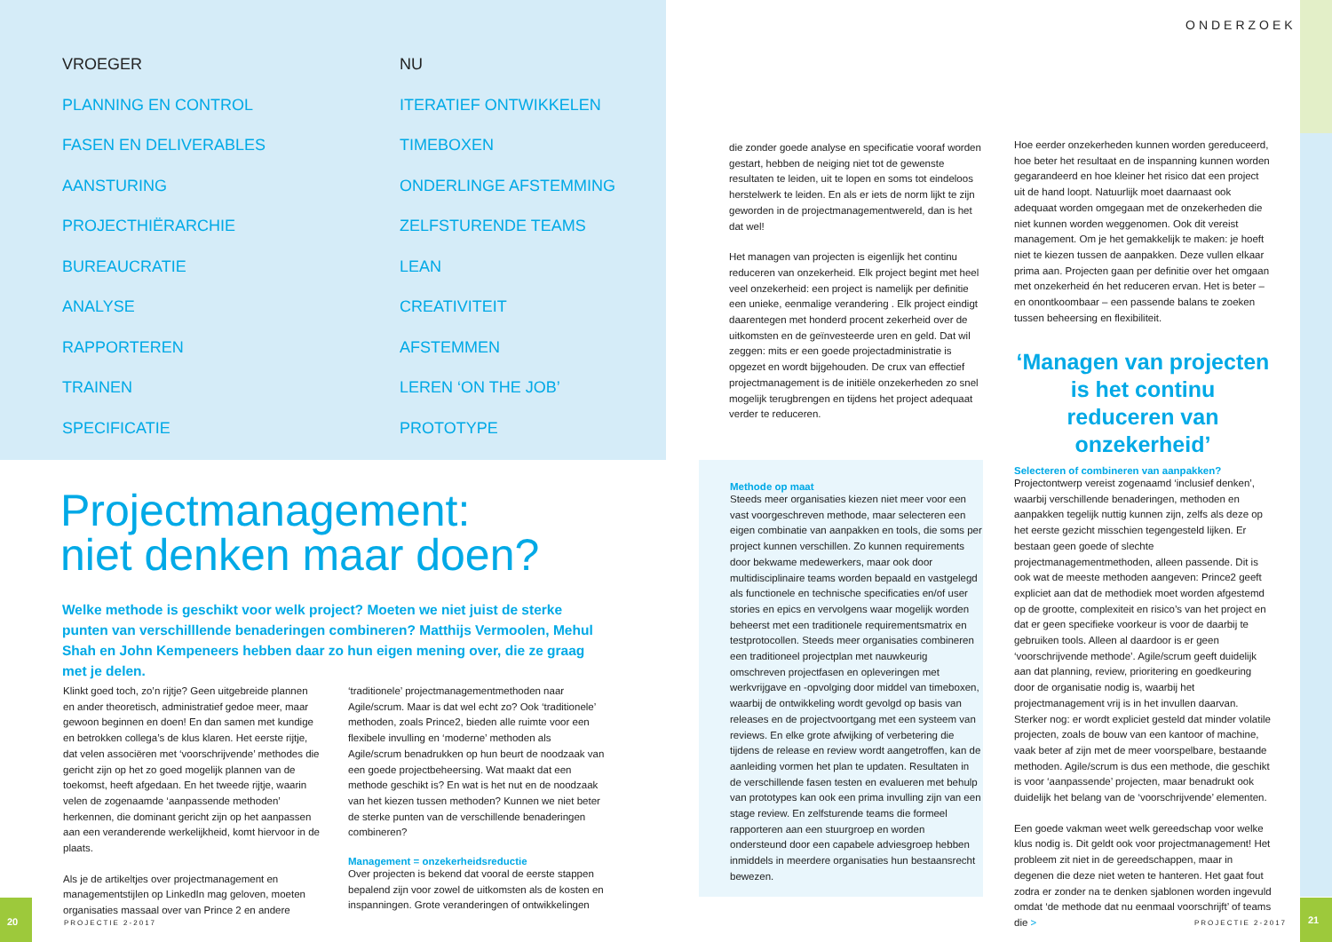| VROEGER | NU |
| --- | --- |
| PLANNING EN CONTROL | ITERATIEF ONTWIKKELEN |
| FASEN EN DELIVERABLES | TIMEBOXEN |
| AANSTURING | ONDERLINGE AFSTEMMING |
| PROJECTHIËRARCHIE | ZELFSTURENDE TEAMS |
| BUREAUCRATIE | LEAN |
| ANALYSE | CREATIVITEIT |
| RAPPORTEREN | AFSTEMMEN |
| TRAINEN | LEREN ‘ON THE JOB’ |
| SPECIFICATIE | PROTOTYPE |
Projectmanagement:
niet denken maar doen?
Welke methode is geschikt voor welk project? Moeten we niet juist de sterke punten van verschilllende benaderingen combineren? Matthijs Vermoolen, Mehul Shah en John Kempeneers hebben daar zo hun eigen mening over, die ze graag met je delen.
Klinkt goed toch, zo’n rijtje? Geen uitgebreide plannen en ander theoretisch, administratief gedoe meer, maar gewoon beginnen en doen! En dan samen met kundige en betrokken collega’s de klus klaren. Het eerste rijtje, dat velen associëren met ‘voorschrijvende’ methodes die gericht zijn op het zo goed mogelijk plannen van de toekomst, heeft afgedaan. En het tweede rijtje, waarin velen de zogenaamde ‘aanpassende methoden’ herkennen, die dominant gericht zijn op het aanpassen aan een veranderende werkelijkheid, komt hiervoor in de plaats.
Als je de artikeltjes over projectmanagement en managementstijlen op LinkedIn mag geloven, moeten organisaties massaal over van Prince 2 en andere
‘traditionele’ projectmanagementmethoden naar Agile/scrum. Maar is dat wel echt zo? Ook ‘traditionele’ methoden, zoals Prince2, bieden alle ruimte voor een flexibele invulling en ‘moderne’ methoden als Agile/scrum benadrukken op hun beurt de noodzaak van een goede projectbeheersing. Wat maakt dat een methode geschikt is? En wat is het nut en de noodzaak van het kiezen tussen methoden? Kunnen we niet beter de sterke punten van de verschillende benaderingen combineren?
Management = onzekerheidsreductie
Over projecten is bekend dat vooral de eerste stappen bepalend zijn voor zowel de uitkomsten als de kosten en inspanningen. Grote veranderingen of ontwikkelingen
PROJECTIE 2-2017
20
ONDERZOEK
die zonder goede analyse en specificatie vooraf worden gestart, hebben de neiging niet tot de gewenste resultaten te leiden, uit te lopen en soms tot eindeloos herstelwerk te leiden. En als er iets de norm lijkt te zijn geworden in de projectmanagementwereld, dan is het dat wel!
Het managen van projecten is eigenlijk het continu reduceren van onzekerheid. Elk project begint met heel veel onzekerheid: een project is namelijk per definitie een unieke, eenmalige verandering . Elk project eindigt daarentegen met honderd procent zekerheid over de uitkomsten en de geïnvesteerde uren en geld. Dat wil zeggen: mits er een goede projectadministratie is opgezet en wordt bijgehouden. De crux van effectief projectmanagement is de initiële onzekerheden zo snel mogelijk terugbrengen en tijdens het project adequaat verder te reduceren.
Hoe eerder onzekerheden kunnen worden gereduceerd, hoe beter het resultaat en de inspanning kunnen worden gegarandeerd en hoe kleiner het risico dat een project uit de hand loopt. Natuurlijk moet daarnaast ook adequaat worden omgegaan met de onzekerheden die niet kunnen worden weggenomen. Ook dit vereist management. Om je het gemakkelijk te maken: je hoeft niet te kiezen tussen de aanpakken. Deze vullen elkaar prima aan. Projecten gaan per definitie over het omgaan met onzekerheid én het reduceren ervan. Het is beter – en onontkoombaar – een passende balans te zoeken tussen beheersing en flexibiliteit.
‘Managen van projecten is het continu reduceren van onzekerheid’
Methode op maat
Steeds meer organisaties kiezen niet meer voor een vast voorgeschreven methode, maar selecteren een eigen combinatie van aanpakken en tools, die soms per project kunnen verschillen. Zo kunnen requirements door bekwame medewerkers, maar ook door multidisciplinaire teams worden bepaald en vastgelegd als functionele en technische specificaties en/of user stories en epics en vervolgens waar mogelijk worden beheerst met een traditionele requirementsmatrix en testprotocollen. Steeds meer organisaties combineren een traditioneel projectplan met nauwkeurig omschreven projectfasen en opleveringen met werkvrijgave en -opvolging door middel van timeboxen, waarbij de ontwikkeling wordt gevolgd op basis van releases en de projectvoortgang met een systeem van reviews. En elke grote afwijking of verbetering die tijdens de release en review wordt aangetroffen, kan de aanleiding vormen het plan te updaten. Resultaten in de verschillende fasen testen en evalueren met behulp van prototypes kan ook een prima invulling zijn van een stage review. En zelfsturende teams die formeel rapporteren aan een stuurgroep en worden ondersteund door een capabele adviesgroep hebben inmiddels in meerdere organisaties hun bestaansrecht bewezen.
Selecteren of combineren van aanpakken?
Projectontwerp vereist zogenaamd ‘inclusief denken’, waarbij verschillende benaderingen, methoden en aanpakken tegelijk nuttig kunnen zijn, zelfs als deze op het eerste gezicht misschien tegengesteld lijken. Er bestaan geen goede of slechte projectmanagementmethoden, alleen passende. Dit is ook wat de meeste methoden aangeven: Prince2 geeft expliciet aan dat de methodiek moet worden afgestemd op de grootte, complexiteit en risico’s van het project en dat er geen specifieke voorkeur is voor de daarbij te gebruiken tools. Alleen al daardoor is er geen ‘voorschrijvende methode’. Agile/scrum geeft duidelijk aan dat planning, review, prioritering en goedkeuring door de organisatie nodig is, waarbij het projectmanagement vrij is in het invullen daarvan. Sterker nog: er wordt expliciet gesteld dat minder volatile projecten, zoals de bouw van een kantoor of machine, vaak beter af zijn met de meer voorspelbare, bestaande methoden. Agile/scrum is dus een methode, die geschikt is voor ‘aanpassende’ projecten, maar benadrukt ook duidelijk het belang van de ‘voorschrijvende’ elementen.
Een goede vakman weet welk gereedschap voor welke klus nodig is. Dit geldt ook voor projectmanagement! Het probleem zit niet in de gereedschappen, maar in degenen die deze niet weten te hanteren. Het gaat fout zodra er zonder na te denken sjablonen worden ingevuld omdat ‘de methode dat nu eenmaal voorschrijft’ of teams die >
PROJECTIE 2-2017 21